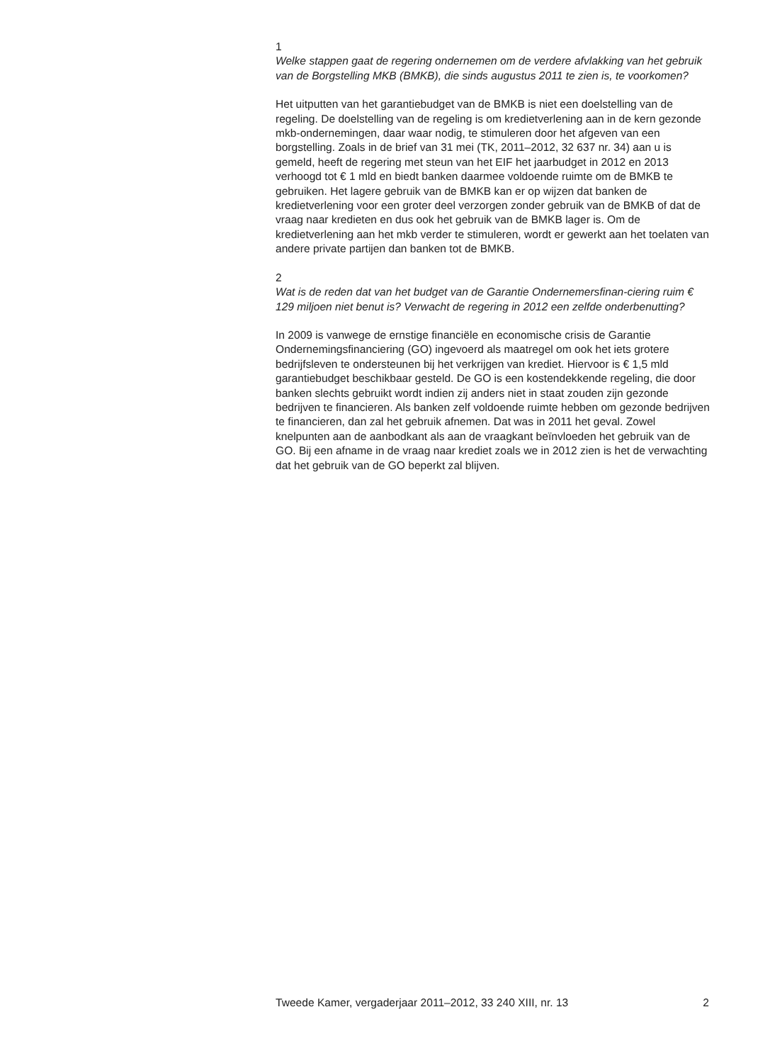1
Welke stappen gaat de regering ondernemen om de verdere afvlakking van het gebruik van de Borgstelling MKB (BMKB), die sinds augustus 2011 te zien is, te voorkomen?
Het uitputten van het garantiebudget van de BMKB is niet een doelstelling van de regeling. De doelstelling van de regeling is om kredietverlening aan in de kern gezonde mkb-ondernemingen, daar waar nodig, te stimuleren door het afgeven van een borgstelling. Zoals in de brief van 31 mei (TK, 2011–2012, 32 637 nr. 34) aan u is gemeld, heeft de regering met steun van het EIF het jaarbudget in 2012 en 2013 verhoogd tot € 1 mld en biedt banken daarmee voldoende ruimte om de BMKB te gebruiken. Het lagere gebruik van de BMKB kan er op wijzen dat banken de kredietverlening voor een groter deel verzorgen zonder gebruik van de BMKB of dat de vraag naar kredieten en dus ook het gebruik van de BMKB lager is. Om de kredietverlening aan het mkb verder te stimuleren, wordt er gewerkt aan het toelaten van andere private partijen dan banken tot de BMKB.
2
Wat is de reden dat van het budget van de Garantie Ondernemersfinan-ciering ruim € 129 miljoen niet benut is? Verwacht de regering in 2012 een zelfde onderbenutting?
In 2009 is vanwege de ernstige financiële en economische crisis de Garantie Ondernemingsfinanciering (GO) ingevoerd als maatregel om ook het iets grotere bedrijfsleven te ondersteunen bij het verkrijgen van krediet. Hiervoor is € 1,5 mld garantiebudget beschikbaar gesteld. De GO is een kostendekkende regeling, die door banken slechts gebruikt wordt indien zij anders niet in staat zouden zijn gezonde bedrijven te financieren. Als banken zelf voldoende ruimte hebben om gezonde bedrijven te financieren, dan zal het gebruik afnemen. Dat was in 2011 het geval. Zowel knelpunten aan de aanbodkant als aan de vraagkant beïnvloeden het gebruik van de GO. Bij een afname in de vraag naar krediet zoals we in 2012 zien is het de verwachting dat het gebruik van de GO beperkt zal blijven.
Tweede Kamer, vergaderjaar 2011–2012, 33 240 XIII, nr. 13 2